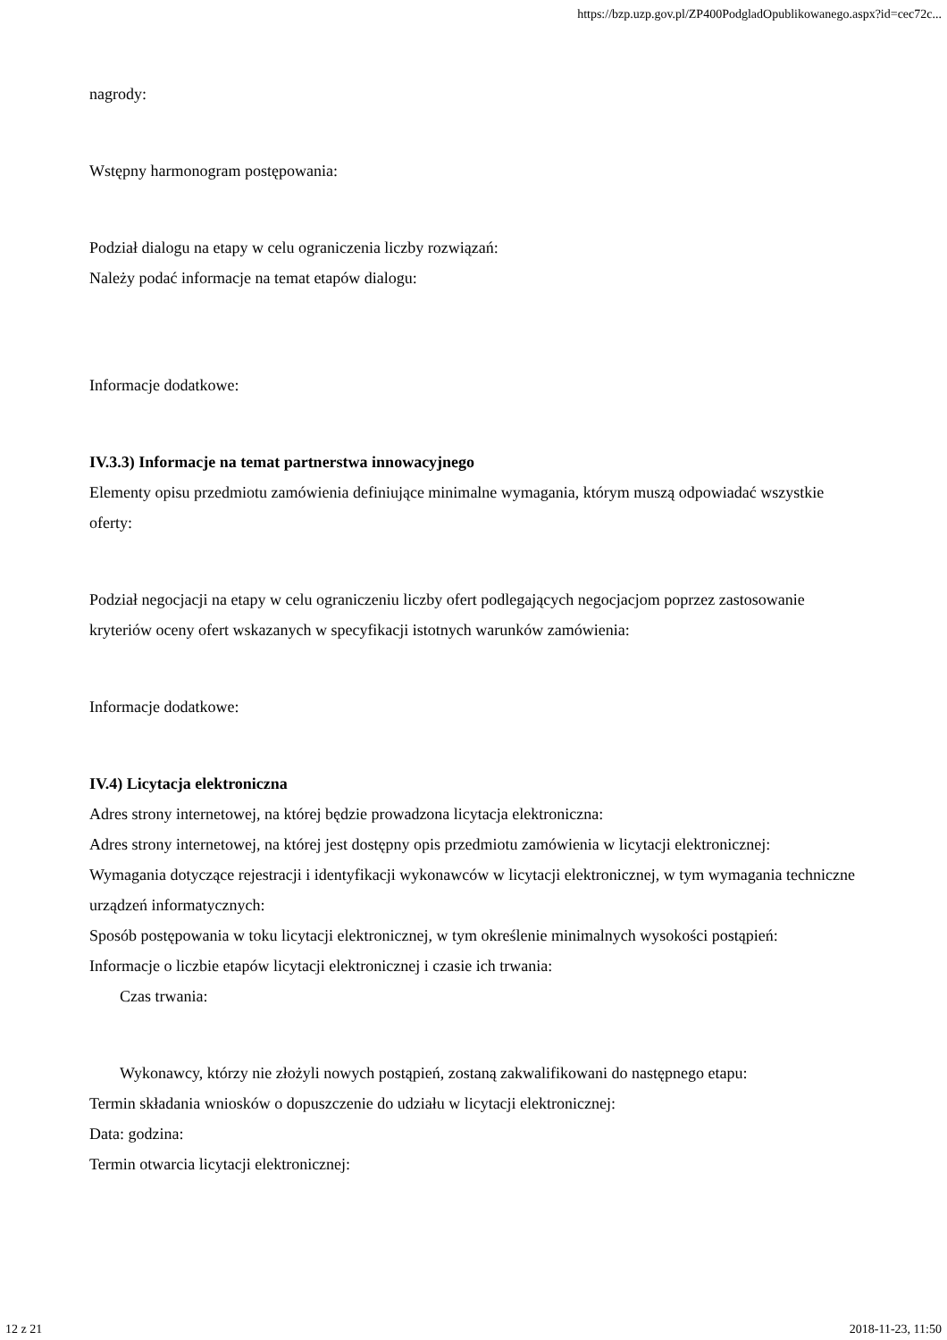https://bzp.uzp.gov.pl/ZP400PodgladOpublikowanego.aspx?id=cec72c...
nagrody:
Wstępny harmonogram postępowania:
Podział dialogu na etapy w celu ograniczenia liczby rozwiązań:
Należy podać informacje na temat etapów dialogu:
Informacje dodatkowe:
IV.3.3) Informacje na temat partnerstwa innowacyjnego
Elementy opisu przedmiotu zamówienia definiujące minimalne wymagania, którym muszą odpowiadać wszystkie oferty:
Podział negocjacji na etapy w celu ograniczeniu liczby ofert podlegających negocjacjom poprzez zastosowanie kryteriów oceny ofert wskazanych w specyfikacji istotnych warunków zamówienia:
Informacje dodatkowe:
IV.4) Licytacja elektroniczna
Adres strony internetowej, na której będzie prowadzona licytacja elektroniczna:
Adres strony internetowej, na której jest dostępny opis przedmiotu zamówienia w licytacji elektronicznej:
Wymagania dotyczące rejestracji i identyfikacji wykonawców w licytacji elektronicznej, w tym wymagania techniczne urządzeń informatycznych:
Sposób postępowania w toku licytacji elektronicznej, w tym określenie minimalnych wysokości postąpień:
Informacje o liczbie etapów licytacji elektronicznej i czasie ich trwania:
Czas trwania:
Wykonawcy, którzy nie złożyli nowych postąpień, zostaną zakwalifikowani do następnego etapu:
Termin składania wniosków o dopuszczenie do udziału w licytacji elektronicznej:
Data: godzina:
Termin otwarcia licytacji elektronicznej:
12 z 21 2018-11-23, 11:50